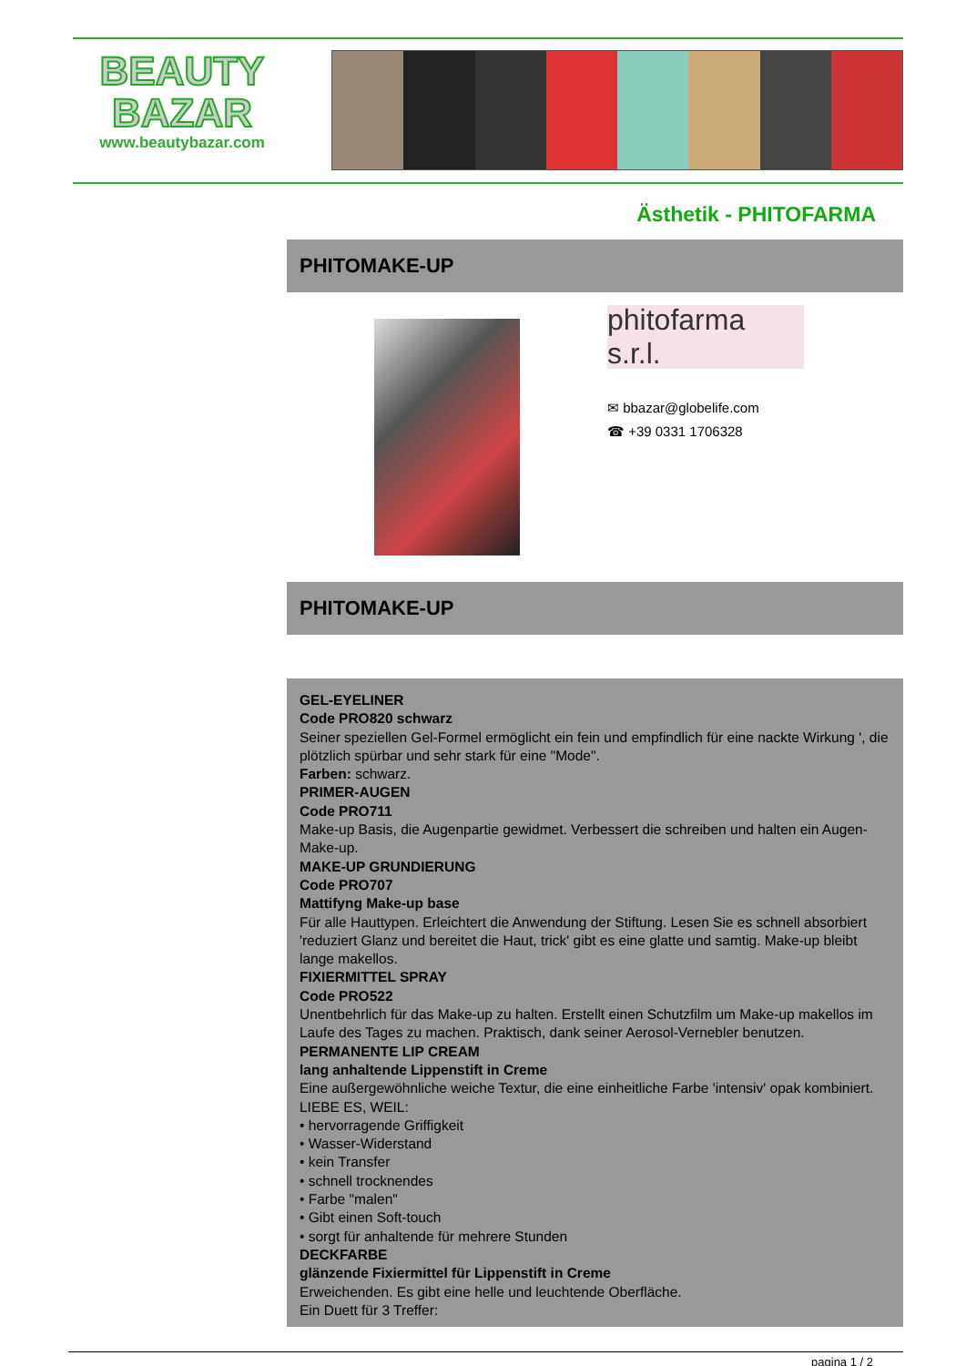BEAUTY
BAZAR
www.beautybazar.com
Ästhetik - PHITOFARMA
PHITOMAKE-UP
phitofarma s.r.l.
✉ bbazar@globelife.com
☎ +39 0331 1706328
PHITOMAKE-UP
GEL-EYELINER
Code PRO820 schwarz
Seiner speziellen Gel-Formel ermöglicht ein fein und empfindlich für eine nackte Wirkung ', die plötzlich spürbar und sehr stark für eine "Mode".
Farben: schwarz.
PRIMER-AUGEN
Code PRO711
Make-up Basis, die Augenpartie gewidmet. Verbessert die schreiben und halten ein Augen-Make-up.
MAKE-UP GRUNDIERUNG
Code PRO707
Mattifyng Make-up base
Für alle Hauttypen. Erleichtert die Anwendung der Stiftung. Lesen Sie es schnell absorbiert 'reduziert Glanz und bereitet die Haut, trick' gibt es eine glatte und samtig. Make-up bleibt lange makellos.
FIXIERMITTEL SPRAY
Code PRO522
Unentbehrlich für das Make-up zu halten. Erstellt einen Schutzfilm um Make-up makellos im Laufe des Tages zu machen. Praktisch, dank seiner Aerosol-Vernebler benutzen.
PERMANENTE LIP CREAM
lang anhaltende Lippenstift in Creme
Eine außergewöhnliche weiche Textur, die eine einheitliche Farbe 'intensiv' opak kombiniert.
LIEBE ES, WEIL:
• hervorragende Griffigkeit
• Wasser-Widerstand
• kein Transfer
• schnell trocknendes
• Farbe "malen"
• Gibt einen Soft-touch
• sorgt für anhaltende für mehrere Stunden
DECKFARBE
glänzende Fixiermittel für Lippenstift in Creme
Erweichenden. Es gibt eine helle und leuchtende Oberfläche.
Ein Duett für 3 Treffer:
pagina 1 / 2